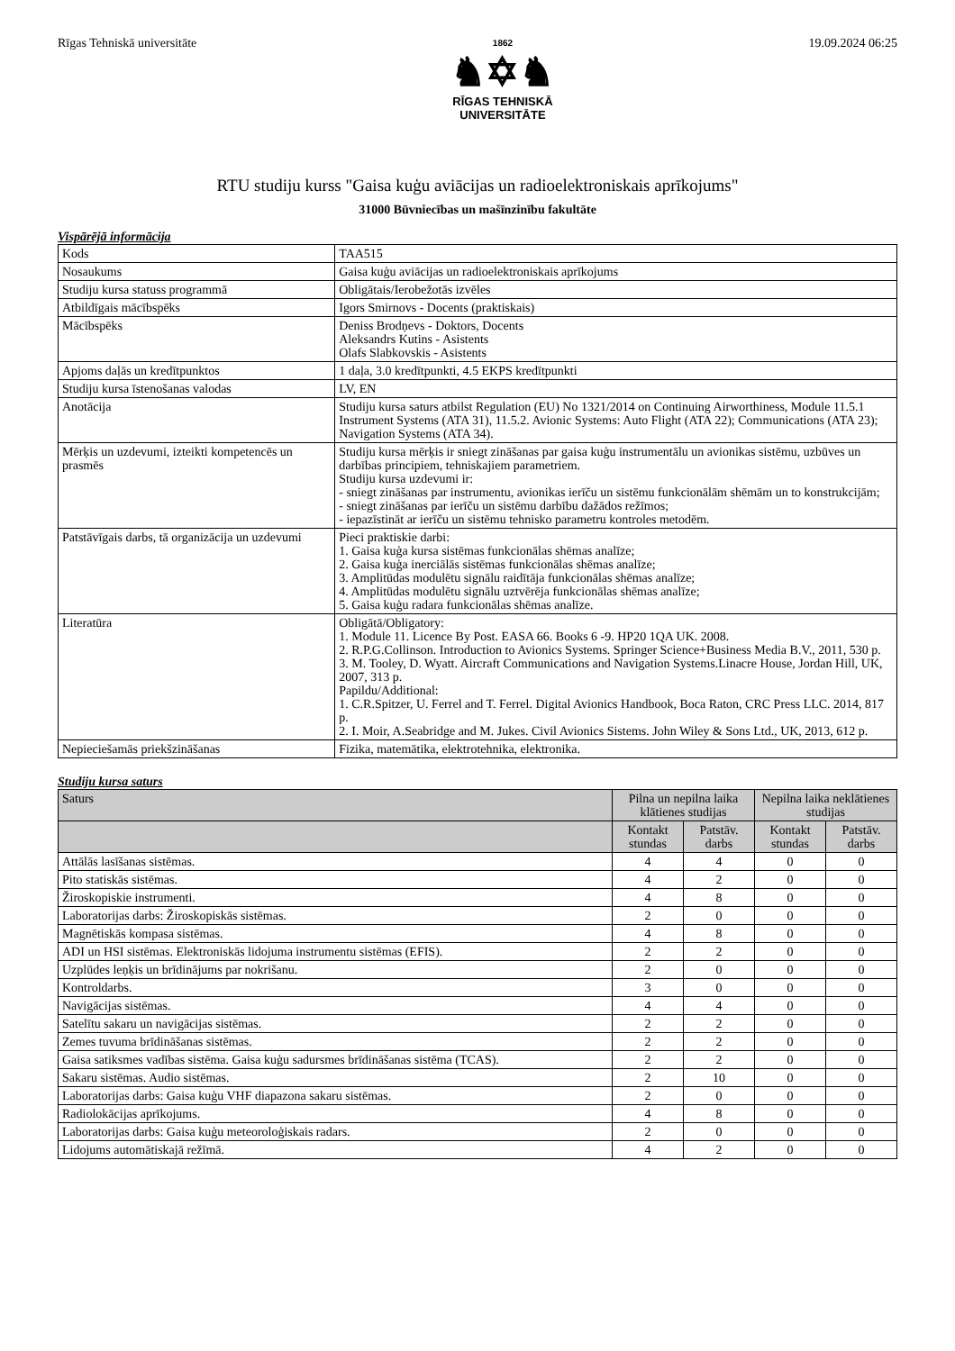Rīgas Tehniskā universitāte
1862
♞✡♞
RĪGAS TEHNISKĀ
UNIVERSITĀTE
19.09.2024 06:25
RTU studiju kurss "Gaisa kuģu aviācijas un radioelektroniskais aprīkojums"
31000 Būvniecības un mašīnzinību fakultāte
Vispārējā informācija
| Kods | TAA515 |
| Nosaukums | Gaisa kuģu aviācijas un radioelektroniskais aprīkojums |
| Studiju kursa statuss programmā | Obligātais/Ierobežotās izvēles |
| Atbildīgais mācībspēks | Igors Smirnovs - Docents (praktiskais) |
| Mācībspēks | Deniss Brodņevs - Doktors, Docents Aleksandrs Kutins - Asistents Olafs Slabkovskis - Asistents |
| Apjoms daļās un kredītpunktos | 1 daļa, 3.0 kredītpunkti, 4.5 EKPS kredītpunkti |
| Studiju kursa īstenošanas valodas | LV, EN |
| Anotācija | Studiju kursa saturs atbilst Regulation (EU) No 1321/2014 on Continuing Airworthiness, Module 11.5.1 Instrument Systems (ATA 31), 11.5.2. Avionic Systems: Auto Flight (ATA 22); Communications (ATA 23); Navigation Systems (ATA 34). |
| Mērķis un uzdevumi, izteikti kompetencēs un prasmēs | Studiju kursa mērķis ir sniegt zināšanas par gaisa kuģu instrumentālu un avionikas sistēmu, uzbūves un darbības principiem, tehniskajiem parametriem. Studiju kursa uzdevumi ir: - sniegt zināšanas par instrumentu, avionikas ierīču un sistēmu funkcionālām shēmām un to konstrukcijām; - sniegt zināšanas par ierīču un sistēmu darbību dažādos režīmos; - iepazīstināt ar ierīču un sistēmu tehnisko parametru kontroles metodēm. |
| Patstāvīgais darbs, tā organizācija un uzdevumi | Pieci praktiskie darbi: 1. Gaisa kuģa kursa sistēmas funkcionālas shēmas analīze; 2. Gaisa kuģa inerciālās sistēmas funkcionālas shēmas analīze; 3. Amplitūdas modulētu signālu raidītāja funkcionālas shēmas analīze; 4. Amplitūdas modulētu signālu uztvērēja funkcionālas shēmas analīze; 5. Gaisa kuģu radara funkcionālas shēmas analīze. |
| Literatūra | Obligātā/Obligatory: 1. Module 11. Licence By Post. EASA 66. Books 6 -9. HP20 1QA UK. 2008. 2. R.P.G.Collinson. Introduction to Avionics Systems. Springer Science+Business Media B.V., 2011, 530 p. 3. M. Tooley, D. Wyatt. Aircraft Communications and Navigation Systems.Linacre House, Jordan Hill, UK, 2007, 313 p. Papildu/Additional: 1. C.R.Spitzer, U. Ferrel and T. Ferrel. Digital Avionics Handbook, Boca Raton, CRC Press LLC. 2014, 817 p. 2. I. Moir, A.Seabridge and M. Jukes. Civil Avionics Sistems. John Wiley & Sons Ltd., UK, 2013, 612 p. |
| Nepieciešamās priekšzināšanas | Fizika, matemātika, elektrotehnika, elektronika. |
Studiju kursa saturs
| Saturs | Pilna un nepilna laika klātienes studijas | | Nepilna laika neklātienes studijas | |
| --- | --- | --- | --- | --- |
| | Kontakt stundas | Patstāv. darbs | Kontakt stundas | Patstāv. darbs |
| Attālās lasīšanas sistēmas. | 4 | 4 | 0 | 0 |
| Pito statiskās sistēmas. | 4 | 2 | 0 | 0 |
| Žiroskopiskie instrumenti. | 4 | 8 | 0 | 0 |
| Laboratorijas darbs: Žiroskopiskās sistēmas. | 2 | 0 | 0 | 0 |
| Magnētiskās kompasa sistēmas. | 4 | 8 | 0 | 0 |
| ADI un HSI sistēmas. Elektroniskās lidojuma instrumentu sistēmas (EFIS). | 2 | 2 | 0 | 0 |
| Uzplūdes leņķis un brīdinājums par nokrišanu. | 2 | 0 | 0 | 0 |
| Kontroldarbs. | 3 | 0 | 0 | 0 |
| Navigācijas sistēmas. | 4 | 4 | 0 | 0 |
| Satelītu sakaru un navigācijas sistēmas. | 2 | 2 | 0 | 0 |
| Zemes tuvuma brīdināšanas sistēmas. | 2 | 2 | 0 | 0 |
| Gaisa satiksmes vadības sistēma. Gaisa kuģu sadursmes brīdināšanas sistēma (TCAS). | 2 | 2 | 0 | 0 |
| Sakaru sistēmas. Audio sistēmas. | 2 | 10 | 0 | 0 |
| Laboratorijas darbs: Gaisa kuģu VHF diapazona sakaru sistēmas. | 2 | 0 | 0 | 0 |
| Radiolokācijas aprīkojums. | 4 | 8 | 0 | 0 |
| Laboratorijas darbs: Gaisa kuģu meteoroloģiskais radars. | 2 | 0 | 0 | 0 |
| Lidojums automātiskajā režīmā. | 4 | 2 | 0 | 0 |